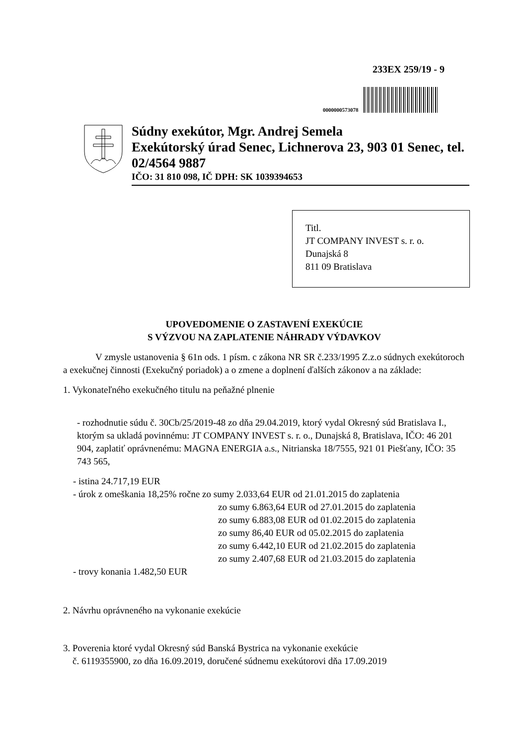233EX 259/19 - 9
0000000573078
Súdny exekútor, Mgr. Andrej Semela
Exekútorský úrad Senec, Lichnerova 23, 903 01 Senec, tel. 02/4564 9887
IČO: 31 810 098, IČ DPH: SK 1039394653
Titl.
JT COMPANY INVEST s. r. o.
Dunajská 8
811 09 Bratislava
UPOVEDOMENIE O ZASTAVENÍ EXEKÚCIE
S VÝZVOU NA ZAPLATENIE NÁHRADY VÝDAVKOV
V zmysle ustanovenia § 61n ods. 1 písm. c zákona NR SR č.233/1995 Z.z.o súdnych exekútoroch a exekučnej činnosti (Exekučný poriadok) a o zmene a doplnení ďalších zákonov a na základe:
1. Vykonateľného exekučného titulu na peňažné plnenie
- rozhodnutie súdu č. 30Cb/25/2019-48 zo dňa 29.04.2019, ktorý vydal Okresný súd Bratislava I., ktorým sa ukladá povinnému: JT COMPANY INVEST s. r. o., Dunajská 8, Bratislava, IČO: 46 201 904, zaplatiť oprávnenému: MAGNA ENERGIA a.s., Nitrianska 18/7555, 921 01 Piešťany, IČO: 35 743 565,
- istina 24.717,19 EUR
- úrok z omeškania 18,25% ročne zo sumy 2.033,64 EUR od 21.01.2015 do zaplatenia
zo sumy 6.863,64 EUR od 27.01.2015 do zaplatenia
zo sumy 6.883,08 EUR od 01.02.2015 do zaplatenia
zo sumy 86,40 EUR od 05.02.2015 do zaplatenia
zo sumy 6.442,10 EUR od 21.02.2015 do zaplatenia
zo sumy 2.407,68 EUR od 21.03.2015 do zaplatenia
- trovy konania 1.482,50 EUR
2. Návrhu oprávneného na vykonanie exekúcie
3. Poverenia ktoré vydal Okresný súd Banská Bystrica na vykonanie exekúcie
č. 6119355900, zo dňa 16.09.2019, doručené súdnemu exekútorovi dňa 17.09.2019